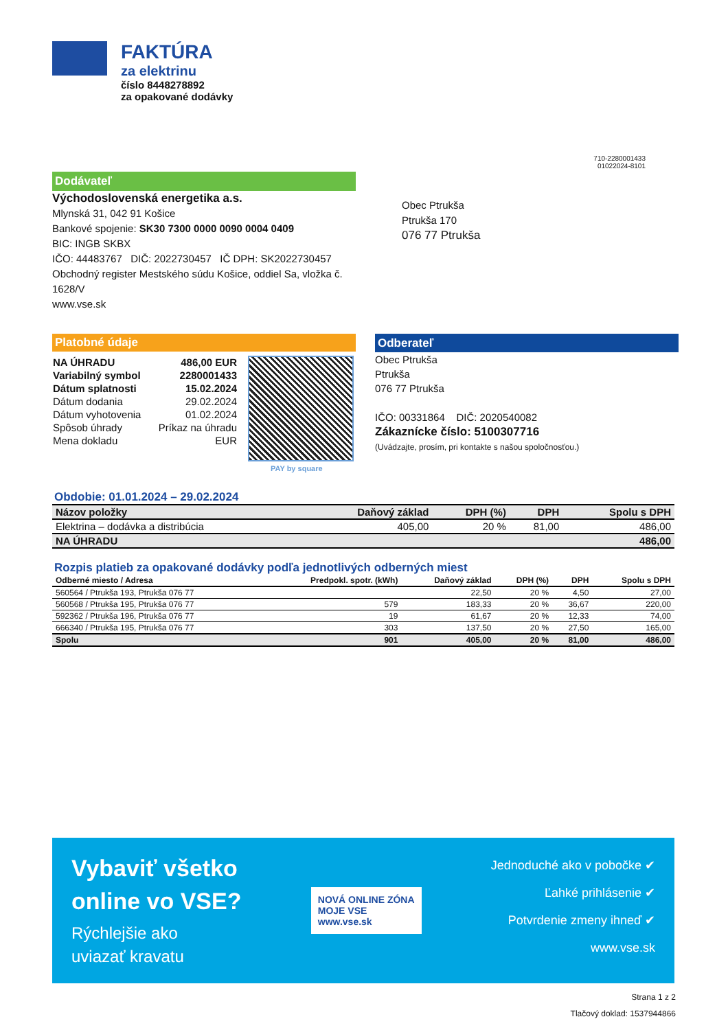FAKTÚRA
za elektrinu
číslo 8448278892
za opakované dodávky
710-2280001433
01022024-8101
Dodávateľ
Východoslovenská energetika a.s.
Mlynská 31, 042 91 Košice
Bankové spojenie: SK30 7300 0000 0090 0004 0409
BIC: INGB SKBX
IČO: 44483767 DIČ: 2022730457 IČ DPH: SK2022730457
Obchodný register Mestského súdu Košice, oddiel Sa, vložka č. 1628/V
www.vse.sk
Obec Ptrukša
Ptrukša 170
076 77 Ptrukša
Platobné údaje
| NA ÚHRADU | 486,00 EUR |
| Variabilný symbol | 2280001433 |
| Dátum splatnosti | 15.02.2024 |
| Dátum dodania | 29.02.2024 |
| Dátum vyhotovenia | 01.02.2024 |
| Spôsob úhrady | Príkaz na úhradu |
| Mena dokladu | EUR |
PAY by square
Odberateľ
Obec Ptrukša
Ptrukša
076 77 Ptrukša
IČO: 00331864 DIČ: 2020540082
Zákaznícke číslo: 5100307716
(Uvádzajte, prosím, pri kontakte s našou spoločnosťou.)
Obdobie: 01.01.2024 – 29.02.2024
| Názov položky | Daňový základ | DPH (%) | DPH | Spolu s DPH |
| --- | --- | --- | --- | --- |
| Elektrina – dodávka a distribúcia | 405,00 | 20 % | 81,00 | 486,00 |
| NA ÚHRADU | | | | 486,00 |
Rozpis platieb za opakované dodávky podľa jednotlivých odberných miest
| Odberné miesto / Adresa | Predpokl. spotr. (kWh) | Daňový základ | DPH (%) | DPH | Spolu s DPH |
| --- | --- | --- | --- | --- | --- |
| 560564 / Ptrukša 193, Ptrukša 076 77 | | 22,50 | 20 % | 4,50 | 27,00 |
| 560568 / Ptrukša 195, Ptrukša 076 77 | 579 | 183,33 | 20 % | 36,67 | 220,00 |
| 592362 / Ptrukša 196, Ptrukša 076 77 | 19 | 61,67 | 20 % | 12,33 | 74,00 |
| 666340 / Ptrukša 195, Ptrukša 076 77 | 303 | 137,50 | 20 % | 27,50 | 165,00 |
| Spolu | 901 | 405,00 | 20 % | 81,00 | 486,00 |
Vybaviť všetko
online vo VSE?
Rýchlejšie ako
uviazať kravatu
NOVÁ ONLINE ZÓNA
MOJE VSE
www.vse.sk
Jednoduché ako v pobočke ✔
Ľahké prihlásenie ✔
Potvrdenie zmeny ihneď ✔
www.vse.sk
Strana 1 z 2
Tlačový doklad: 1537944866